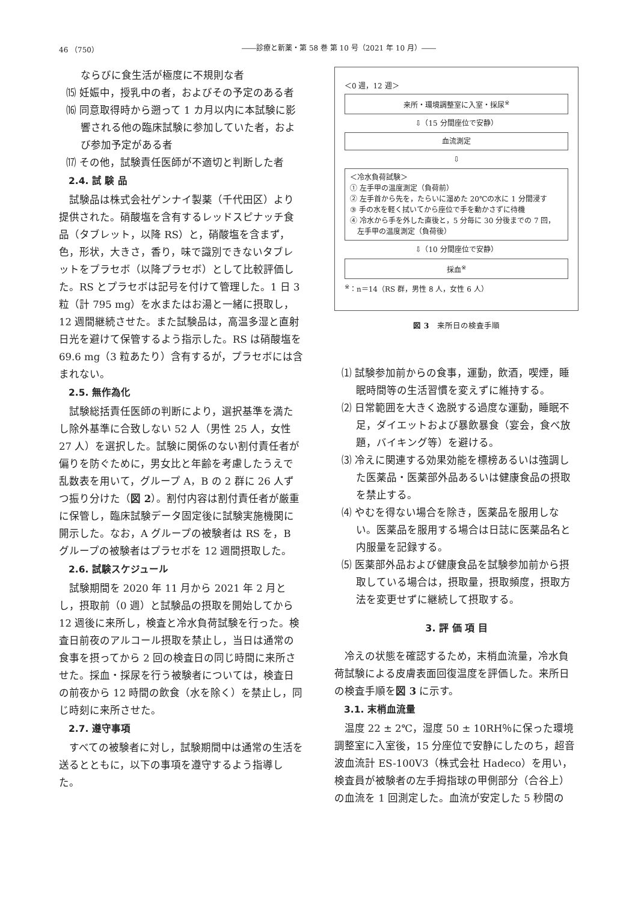46 （750） ――診療と新薬・第 58 巻 第 10 号（2021 年 10 月）――
ならびに食生活が極度に不規則な者
⒂ 妊娠中，授乳中の者，およびその予定のある者
⒃ 同意取得時から遡って 1 カ月以内に本試験に影響される他の臨床試験に参加していた者，および参加予定がある者
⒄ その他，試験責任医師が不適切と判断した者
2.4. 試 験 品
試験品は株式会社ゲンナイ製薬（千代田区）より提供された。硝酸塩を含有するレッドスピナッチ食品（タブレット，以降 RS）と，硝酸塩を含まず，色，形状，大きさ，香り，味で識別できないタブレットをプラセボ（以降プラセボ）として比較評価した。RS とプラセボは記号を付けて管理した。1 日 3 粒（計 795 mg）を水またはお湯と一緒に摂取し，12 週間継続させた。また試験品は，高温多湿と直射日光を避けて保管するよう指示した。RS は硝酸塩を 69.6 mg（3 粒あたり）含有するが，プラセボには含まれない。
2.5. 無作為化
試験総括責任医師の判断により，選択基準を満たし除外基準に合致しない 52 人（男性 25 人，女性 27 人）を選択した。試験に関係のない割付責任者が偏りを防ぐために，男女比と年齢を考慮したうえで乱数表を用いて，グループ A，B の 2 群に 26 人ずつ振り分けた（図 2）。割付内容は割付責任者が厳重に保管し，臨床試験データ固定後に試験実施機関に開示した。なお，A グループの被験者は RS を，B グループの被験者はプラセボを 12 週間摂取した。
2.6. 試験スケジュール
試験期間を 2020 年 11 月から 2021 年 2 月とし，摂取前（0 週）と試験品の摂取を開始してから 12 週後に来所し，検査と冷水負荷試験を行った。検査日前夜のアルコール摂取を禁止し，当日は通常の食事を摂ってから 2 回の検査日の同じ時間に来所させた。採血・採尿を行う被験者については，検査日の前夜から 12 時間の飲食（水を除く）を禁止し，同じ時刻に来所させた。
2.7. 遵守事項
すべての被験者に対し，試験期間中は通常の生活を送るとともに，以下の事項を遵守するよう指導した。
＜0 週，12 週＞
来所・環境調整室に入室・採尿<sup>※</sup>
⇩（15 分間座位で安静）
血流測定
⇩
＜冷水負荷試験＞
① 左手甲の温度測定（負荷前）
② 左手首から先を，たらいに溜めた 20℃の水に 1 分間浸す
③ 手の水を軽く拭いてから座位で手を動かさずに待機
④ 冷水から手を外した直後と，5 分毎に 30 分後までの 7 回，
　左手甲の温度測定（負荷後）
⇩（10 分間座位で安静）
採血<sup>※</sup>
<sup>※</sup>：n＝14（RS 群，男性 8 人，女性 6 人）
図 3　来所日の検査手順
⑴ 試験参加前からの食事，運動，飲酒，喫煙，睡眠時間等の生活習慣を変えずに維持する。
⑵ 日常範囲を大きく逸脱する過度な運動，睡眠不足，ダイエットおよび暴飲暴食（宴会，食べ放題，バイキング等）を避ける。
⑶ 冷えに関連する効果効能を標榜あるいは強調した医薬品・医薬部外品あるいは健康食品の摂取を禁止する。
⑷ やむを得ない場合を除き，医薬品を服用しない。医薬品を服用する場合は日誌に医薬品名と内服量を記録する。
⑸ 医薬部外品および健康食品を試験参加前から摂取している場合は，摂取量，摂取頻度，摂取方法を変更せずに継続して摂取する。
3. 評 価 項 目
冷えの状態を確認するため，末梢血流量，冷水負荷試験による皮膚表面回復温度を評価した。来所日の検査手順を図 3 に示す。
3.1. 末梢血流量
温度 22 ± 2℃，湿度 50 ± 10RH％に保った環境調整室に入室後，15 分座位で安静にしたのち，超音波血流計 ES-100V3（株式会社 Hadeco）を用い，検査員が被験者の左手拇指球の甲側部分（合谷上）の血流を 1 回測定した。血流が安定した 5 秒間の